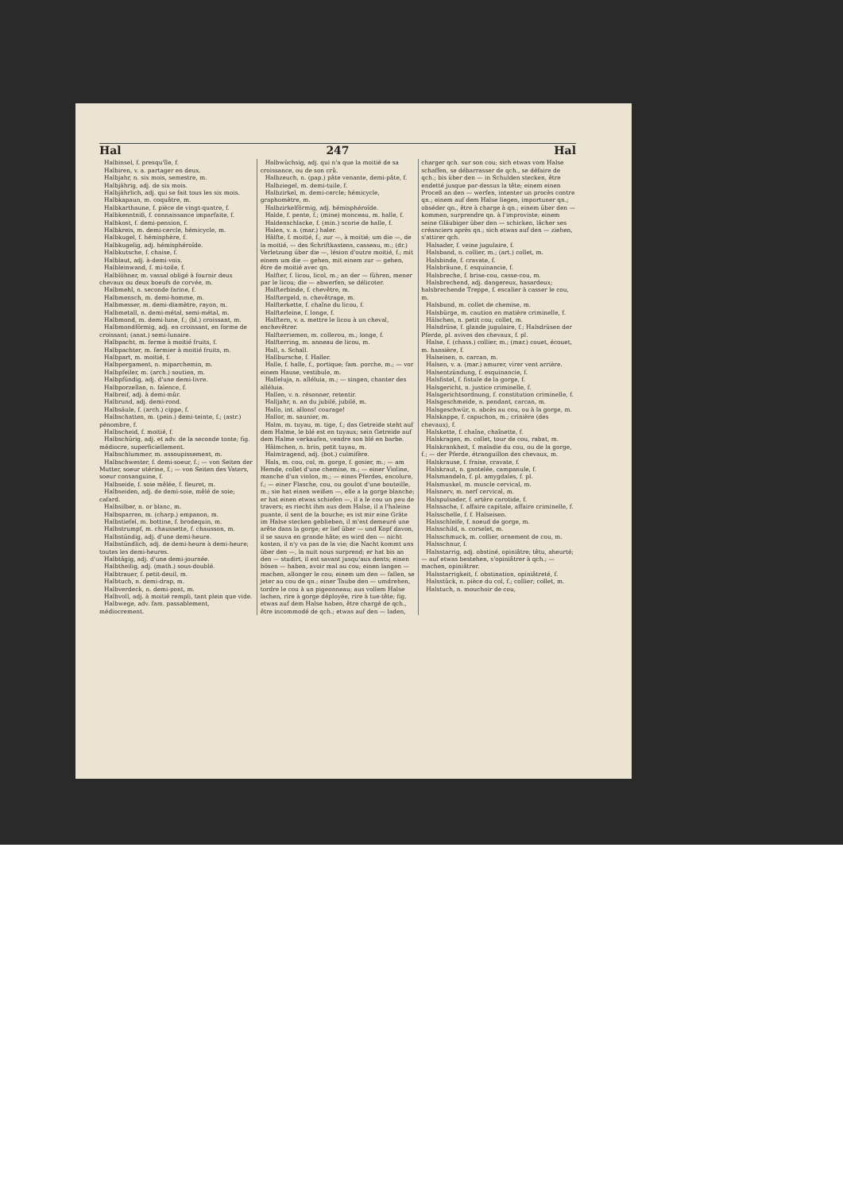Hal 247 Hal
Halbinsel, f. presqu'île, f.
Halbiren, v. a. partager en deux.
Halbjahr, n. six mois, semestre, m.
Halbjährig, adj. de six mois.
Halbjährlich, adj. qui se fait tous les six mois.
Halbkapaun, m. coquâtre, m.
Halbkarthaune, f. pièce de vingt-quatre, f.
Halbkenntniß, f. connaissance imparfaite, f.
Halbkost, f. demi-pension, f.
Halbkreis, m. demi-cercle, hémicycle, m.
Halbkugel, f. hémisphère, f.
Halbkugelig, adj. hémisphéroïde.
Halbkutsche, f. chaise, f.
Halblaut, adj. à-demi-voix.
Halbleinwand, f. mi-toile, f.
Halblöhner, m. vassal obligé à fournir deux chevaux ou deux boeufs de corvée, m.
Halbmehl, n. seconde farine, f.
Halbmensch, m. demi-homme, m.
Halbmesser, m. demi-diamètre, rayon, m.
Halbmetall, n. demi-métal, semi-métal, m.
Halbmond, m. demi-lune, f.; (bl.) croissant, m.
Halbmondförmig, adj. en croissant, en forme de croissant; (anat.) semi-lunaire.
Halbpacht, m. ferme à moitié fruits, f.
Halbpachter, m. fermier à moitié fruits, m.
Halbpart, m. moitié, f.
Halbpergament, n. miparchemin, m.
Halbpfeiler, m. (arch.) soutien, m.
Halbpfündig, adj. d'une demi-livre.
Halbporzellan, n. faïence, f.
Halbreif, adj. à demi-mûr.
Halbrund, adj. demi-rond.
Halbsäule, f. (arch.) cippe, f.
Halbschatten, m. (pein.) demi-teinte, f.; (astr.) pénombre, f.
Halbscheid, f. moitié, f.
Halbschürig, adj. et adv. de la seconde tonte; fig. médiocre, superficiellement.
Halbschlummer, m. assoupissement, m.
Halbschwester, f. demi-soeur, f.; — von Seiten der Mutter, soeur utérine, f.; — von Seiten des Vaters, soeur consanguine, f.
Halbseide, f. soie mêlée, f. fleuret, m.
Halbseiden, adj. de demi-soie, mêlé de soie; cafard.
Halbsilber, n. or blanc, m.
Halbsparren, m. (charp.) empanon, m.
Halbstiefel, m. bottine, f. brodequin, m.
Halbstrumpf, m. chaussette, f. chausson, m.
Halbstündig, adj. d'une demi-heure.
Halbstündlich, adj. de demi-heure à demi-heure; toutes les demi-heures.
Halbtägig, adj. d'une demi-journée.
Halbtheilig, adj. (math.) sous-doublé.
Halbtrauer, f. petit-deuil, m.
Halbtuch, n. demi-drap, m.
Halbverdeck, n. demi-pont, m.
Halbvoll, adj. à moitié rempli, tant plein que vide.
Halbwege, adv. fam. passablement, médiocrement.
Halbwüchsig, adj. qui n'a que la moitié de sa croissance, ou de son crû.
Halbzeuch, n. (pap.) pâte venante, demi-pâte, f.
Halbziegel, m. demi-tuile, f.
Halbzirkel, m. demi-cercle; hémicycle, graphomètre, m.
Halbzirkelförmig, adj. hémisphéroïde.
Halde, f. pente, f.; (mine) monceau, m. halle, f.
Haldenschlacke, f. (min.) scorie de halle, f.
Halen, v. a. (mar.) haler.
Hälfte, f. moitié, f.; zur —, à moitié; um die —, de la moitié, — des Schriftkastens, casseau, m.; (dr.) Verletzung über die —, lésion d'outre moitié, f.; mit einem um die — gehen, mit einem zur — gehen, être de moitié avec qn.
Halfter, f. licou, licol, m.; an der — führen, mener par le licou; die — abwerfen, se délicoter.
Halfterbinde, f. chevêtre, m.
Halftergeld, n. chevêtrage, m.
Halfterkette, f. chaîne du licou, f.
Halfterleine, f. longe, f.
Halftern, v. a. mettre le licou à un cheval, enchevêtrer.
Halfterriemen, m. collerou, m.; longe, f.
Halfterring, m. anneau de licou, m.
Hall, s. Schall.
Hallbursche, f. Haller.
Halle, f. halle, f., portique; fam. porche, m.; — vor einem Hause, vestibule, m.
Halleluja, n. alléluia, m.; — singen, chanter des alléluia.
Hallen, v. n. résonner, retentir.
Halljahr, n. an du jubilé, jubilé, m.
Hallo, int. allons! courage!
Hallor, m. saunier, m.
Halm, m. tuyau, m. tige, f.; das Getreide steht auf dem Halme, le blé est en tuyaux; sein Getreide auf dem Halme verkaufen, vendre son blé en barbe.
Hälmchen, n. brin, petit tuyau, m.
Halmtragend, adj. (bot.) culmifère.
Hals, m. cou, col, m. gorge, f. gosier, m.; — am Hemde, collet d'une chemise, m.; — einer Violine, manche d'un violon, m.; — eines Pferdes, encolure, f.; — einer Flasche, cou, ou goulot d'une bouteille, m.; sie hat einen weißen —, elle a la gorge blanche; er hat einen etwas schiefen —, il a le cou un peu de travers; es riecht ihm aus dem Halse, il a l'haleine puante, il sent de la bouche; es ist mir eine Gräte im Halse stecken geblieben, il m'est demeuré une arête dans la gorge; er lief über — und Kopf davon, il se sauva en grande hâte; es wird den — nicht kosten, il n'y va pas de la vie; die Nacht kommt uns über den —, la nuit nous surprend; er hat bis an den — studirt, il est savant jusqu'aux dents; einen bösen — haben, avoir mal au cou; einen langen — machen, allonger le cou; einem um den — fallen, se jeter au cou de qn.; einer Taube den — umdrehen, tordre le cou à un pigeonneau; aus vollem Halse lachen, rire à gorge déployée, rire à tue-tête; fig. etwas auf dem Halse haben, être chargé de qch., être incommodé de qch.; etwas auf den — laden, charger qch. sur son cou; sich etwas vom Halse schaffen, se débarrasser de qch., se défaire de qch.; bis über den — in Schulden stecken, être endetté jusque par-dessus la tête; einem einen Proceß an den — werfen, intenter un procès contre qn.; einem auf dem Halse liegen, importuner qn.; obséder qn., être à charge à qn.; einem über den — kommen, surprendre qn. à l'improviste; einem seine Gläubiger über den — schicken, lâcher ses créanciers après qn.; sich etwas auf den — ziehen, s'attirer qch.
Halsader, f. veine jugulaire, f.
Halsband, n. collier, m.; (art.) collet, m.
Halsbinde, f. cravate, f.
Halsbräune, f. esquinancie, f.
Halsbreche, f. brise-cou, casse-cou, m.
Halsbrechend, adj. dangereux, hasardeux; halsbrechende Treppe, f. escalier à casser le cou, m.
Halsbund, m. collet de chemise, m.
Halsbürge, m. caution en matière criminelle, f.
Hälschen, n. petit cou; collet, m.
Halsdrüse, f. glande jugulaire, f.; Halsdrüsen der Pferde, pl. avives des chevaux, f. pl.
Halse, f. (chass.) collier, m.; (mar.) couet, écouet, m. hansière, f.
Halseisen, n. carcan, m.
Halsen, v. a. (mar.) amurer, virer vent arrière.
Halsentzündung, f. esquinancie, f.
Halsfistel, f. fistule de la gorge, f.
Halsgericht, n. justice criminelle, f.
Halsgerichtsordnung, f. constitution criminelle, f.
Halsgeschmeide, n. pendant, carcan, m.
Halsgeschwür, n. abcès au cou, ou à la gorge, m.
Halskappe, f. capuchon, m.; crinière (des chevaux), f.
Halskette, f. chaîne, chaînette, f.
Halskragen, m. collet, tour de cou, rabat, m.
Halskrankheit, f. maladie du cou, ou de la gorge, f.; — der Pferde, étranguillon des chevaux, m.
Halskrause, f. fraise, cravate, f.
Halskraut, n. gantelée, campanule, f.
Halsmandeln, f. pl. amygdales, f. pl.
Halsmuskel, m. muscle cervical, m.
Halsnerv, m. nerf cervical, m.
Halspulsader, f. artère carotide, f.
Halssache, f. affaire capitale, affaire criminelle, f.
Halsschelle, f. f. Halseisen.
Halsschleife, f. noeud de gorge, m.
Halsschild, n. corselet, m.
Halsschmuck, m. collier, ornement de cou, m.
Halsschnur, f.
Halsstarrig, adj. obstiné, opiniâtre; têtu, aheurté; — auf etwas bestehen, s'opiniâtrer à qch.; — machen, opiniâtrer.
Halsstarrigkeit, f. obstination, opiniâtreté, f.
Halsstück, n. pièce du col, f.; collier; collet, m.
Halstuch, n. mouchoir de cou,